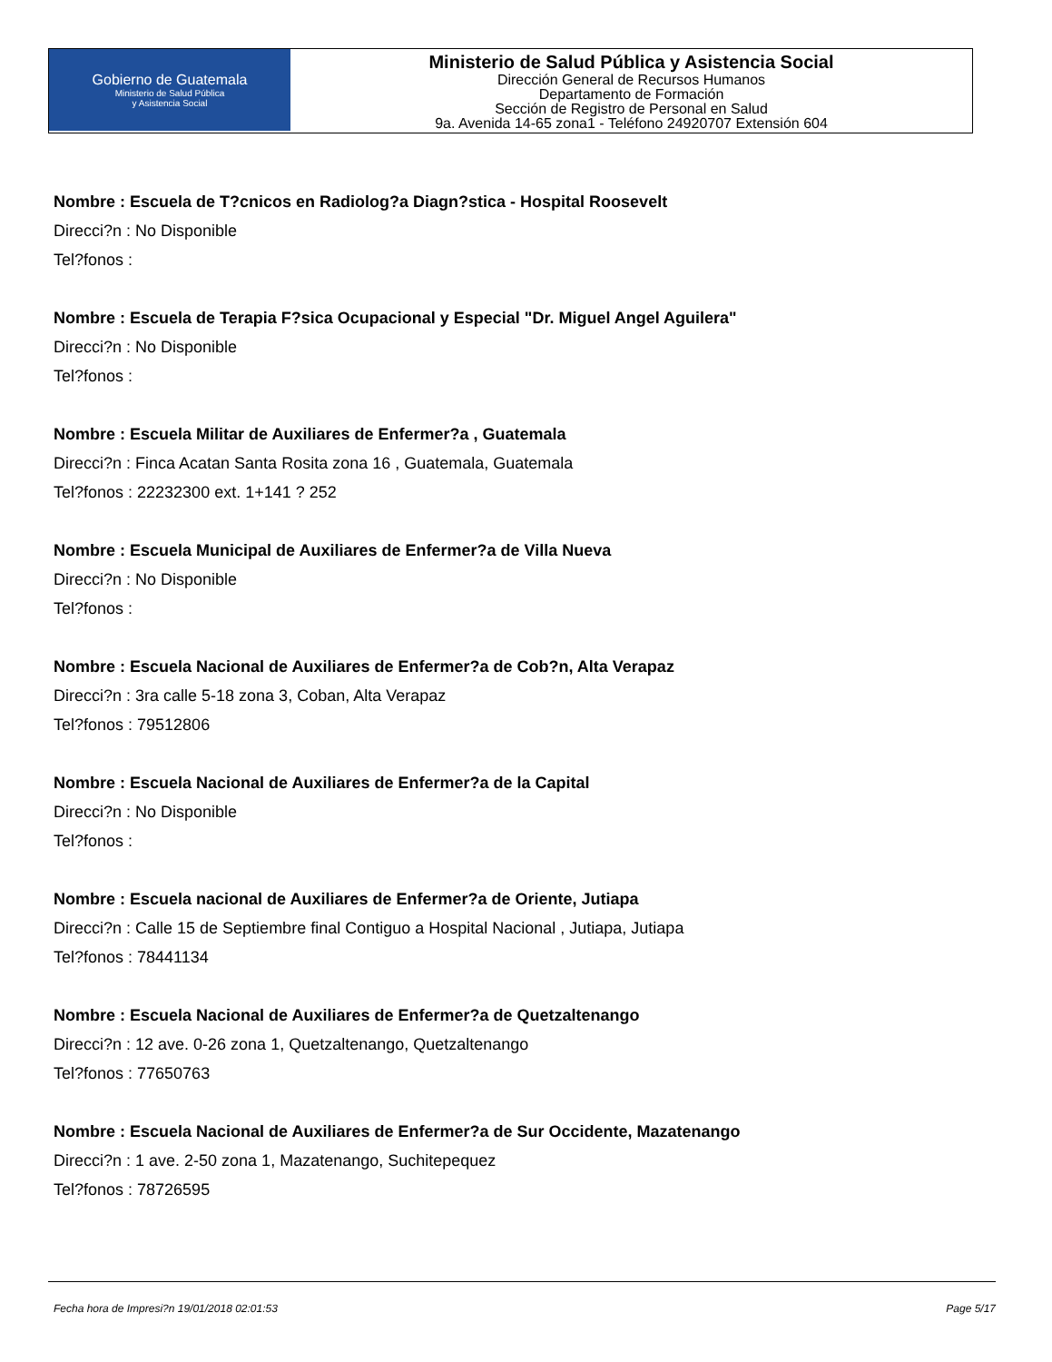Gobierno de Guatemala
Ministerio de Salud Pública
y Asistencia Social
Ministerio de Salud Pública y Asistencia Social
Dirección General de Recursos Humanos
Departamento de Formación
Sección de Registro de Personal en Salud
9a. Avenida 14-65 zona1 - Teléfono 24920707 Extensión 604
Nombre : Escuela de T?cnicos en Radiolog?a Diagn?stica - Hospital Roosevelt
Direcci?n : No Disponible
Tel?fonos :
Nombre : Escuela de Terapia F?sica Ocupacional y Especial "Dr. Miguel Angel Aguilera"
Direcci?n : No Disponible
Tel?fonos :
Nombre : Escuela Militar de Auxiliares de Enfermer?a , Guatemala
Direcci?n : Finca Acatan Santa Rosita zona 16 , Guatemala, Guatemala
Tel?fonos : 22232300 ext. 1+141 ? 252
Nombre : Escuela Municipal de Auxiliares de Enfermer?a de Villa Nueva
Direcci?n : No Disponible
Tel?fonos :
Nombre : Escuela Nacional de Auxiliares de Enfermer?a de Cob?n, Alta Verapaz
Direcci?n : 3ra calle 5-18 zona 3, Coban, Alta Verapaz
Tel?fonos : 79512806
Nombre : Escuela Nacional de Auxiliares de Enfermer?a de la Capital
Direcci?n : No Disponible
Tel?fonos :
Nombre : Escuela nacional de Auxiliares de Enfermer?a de Oriente, Jutiapa
Direcci?n : Calle 15 de Septiembre final Contiguo a Hospital Nacional , Jutiapa, Jutiapa
Tel?fonos : 78441134
Nombre : Escuela Nacional de Auxiliares de Enfermer?a de Quetzaltenango
Direcci?n : 12 ave. 0-26 zona 1, Quetzaltenango, Quetzaltenango
Tel?fonos : 77650763
Nombre : Escuela Nacional de Auxiliares de Enfermer?a de Sur Occidente, Mazatenango
Direcci?n : 1 ave. 2-50 zona 1, Mazatenango, Suchitepequez
Tel?fonos : 78726595
Fecha hora de Impresi?n 19/01/2018 02:01:53 Page 5/17